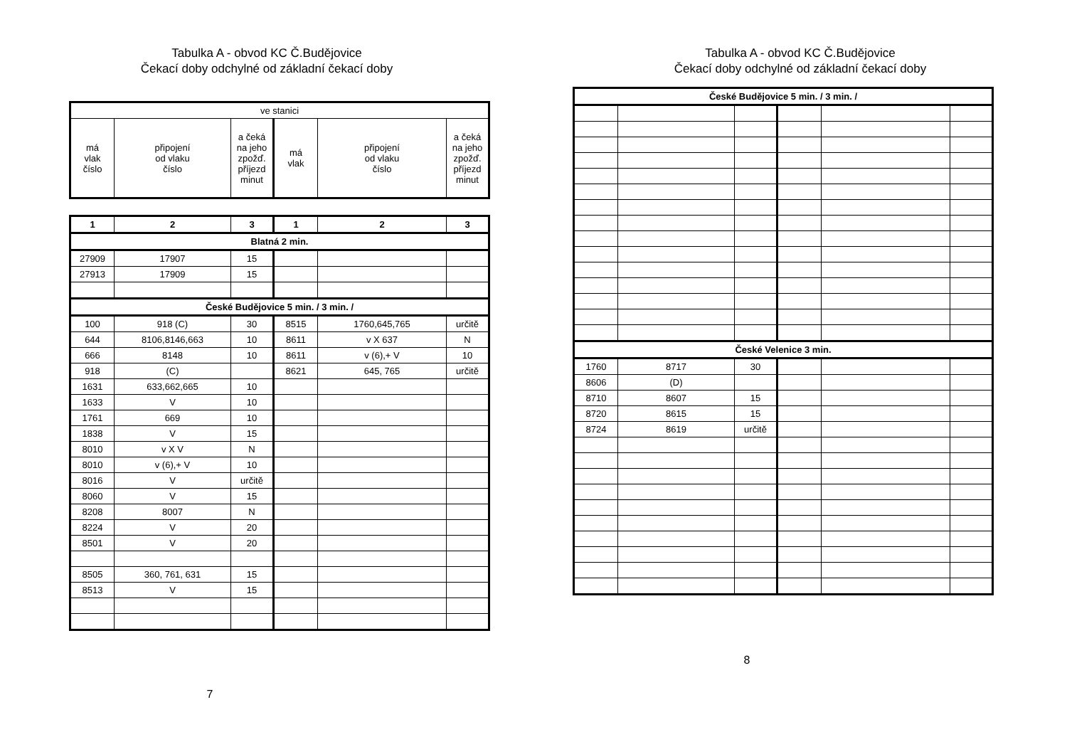Tabulka A - obvod KC Č.Budějovice
Čekací doby odchylné od základní čekací doby
| ve stanici | | | | | |
| má vlak číslo | připojení od vlaku číslo | a čeká na jeho zpožď. příjezd minut | má vlak | připojení od vlaku číslo | a čeká na jeho zpožď. příjezd minut |
| 1 | 2 | 3 | 1 | 2 | 3 |
| Blatná 2 min. | | | | | |
| 27909 | 17907 | 15 | | | |
| 27913 | 17909 | 15 | | | |
| České Budějovice 5 min. / 3 min. / | | | | | |
| 100 | 918 (C) | 30 | 8515 | 1760,645,765 | určitě |
| 644 | 8106,8146,663 | 10 | 8611 | v X 637 | N |
| 666 | 8148 | 10 | 8611 | v (6),+ V | 10 |
| 918 | (C) | | 8621 | 645, 765 | určitě |
| 1631 | 633,662,665 | 10 | | | |
| 1633 | V | 10 | | | |
| 1761 | 669 | 10 | | | |
| 1838 | V | 15 | | | |
| 8010 | v X V | N | | | |
| 8010 | v (6),+ V | 10 | | | |
| 8016 | V | určitě | | | |
| 8060 | V | 15 | | | |
| 8208 | 8007 | N | | | |
| 8224 | V | 20 | | | |
| 8501 | V | 20 | | | |
| 8505 | 360, 761, 631 | 15 | | | |
| 8513 | V | 15 | | | |
7
Tabulka A - obvod KC Č.Budějovice
Čekací doby odchylné od základní čekací doby
| České Budějovice 5 min. / 3 min. / | | | | | |
| České Velenice 3 min. | | | | | |
| 1760 | 8717 | 30 | | | |
| 8606 | (D) | | | | |
| 8710 | 8607 | 15 | | | |
| 8720 | 8615 | 15 | | | |
| 8724 | 8619 | určitě | | | |
8